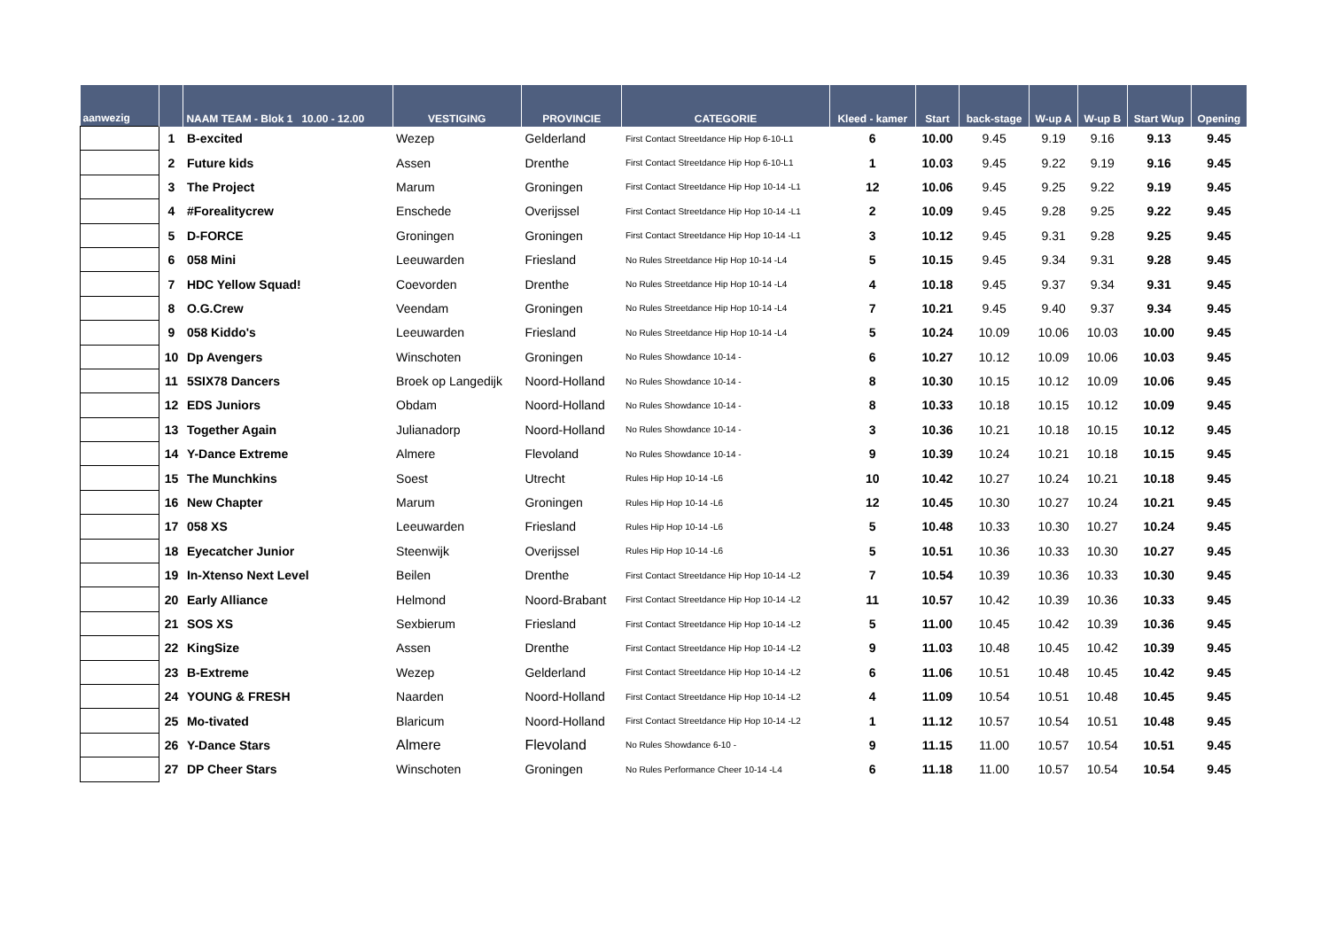| aanwezig | | NAAM TEAM - Blok 1 10.00 - 12.00 | VESTIGING | PROVINCIE | CATEGORIE | Kleed - kamer | Start | back-stage | W-up A | W-up B | Start Wup | Opening |
| --- | --- | --- | --- | --- | --- | --- | --- | --- | --- | --- | --- | --- |
| | 1 | B-excited | Wezep | Gelderland | First Contact Streetdance Hip Hop 6-10-L1 | 6 | 10.00 | 9.45 | 9.19 | 9.16 | 9.13 | 9.45 |
| | 2 | Future kids | Assen | Drenthe | First Contact Streetdance Hip Hop 6-10-L1 | 1 | 10.03 | 9.45 | 9.22 | 9.19 | 9.16 | 9.45 |
| | 3 | The Project | Marum | Groningen | First Contact Streetdance Hip Hop 10-14 -L1 | 12 | 10.06 | 9.45 | 9.25 | 9.22 | 9.19 | 9.45 |
| | 4 | #Forealitycrew | Enschede | Overijssel | First Contact Streetdance Hip Hop 10-14 -L1 | 2 | 10.09 | 9.45 | 9.28 | 9.25 | 9.22 | 9.45 |
| | 5 | D-FORCE | Groningen | Groningen | First Contact Streetdance Hip Hop 10-14 -L1 | 3 | 10.12 | 9.45 | 9.31 | 9.28 | 9.25 | 9.45 |
| | 6 | 058 Mini | Leeuwarden | Friesland | No Rules Streetdance Hip Hop 10-14 -L4 | 5 | 10.15 | 9.45 | 9.34 | 9.31 | 9.28 | 9.45 |
| | 7 | HDC Yellow Squad! | Coevorden | Drenthe | No Rules Streetdance Hip Hop 10-14 -L4 | 4 | 10.18 | 9.45 | 9.37 | 9.34 | 9.31 | 9.45 |
| | 8 | O.G.Crew | Veendam | Groningen | No Rules Streetdance Hip Hop 10-14 -L4 | 7 | 10.21 | 9.45 | 9.40 | 9.37 | 9.34 | 9.45 |
| | 9 | 058 Kiddo's | Leeuwarden | Friesland | No Rules Streetdance Hip Hop 10-14 -L4 | 5 | 10.24 | 10.09 | 10.06 | 10.03 | 10.00 | 9.45 |
| | 10 | Dp Avengers | Winschoten | Groningen | No Rules Showdance 10-14 - | 6 | 10.27 | 10.12 | 10.09 | 10.06 | 10.03 | 9.45 |
| | 11 | 5SIX78 Dancers | Broek op Langedijk | Noord-Holland | No Rules Showdance 10-14 - | 8 | 10.30 | 10.15 | 10.12 | 10.09 | 10.06 | 9.45 |
| | 12 | EDS Juniors | Obdam | Noord-Holland | No Rules Showdance 10-14 - | 8 | 10.33 | 10.18 | 10.15 | 10.12 | 10.09 | 9.45 |
| | 13 | Together Again | Julianadorp | Noord-Holland | No Rules Showdance 10-14 - | 3 | 10.36 | 10.21 | 10.18 | 10.15 | 10.12 | 9.45 |
| | 14 | Y-Dance Extreme | Almere | Flevoland | No Rules Showdance 10-14 - | 9 | 10.39 | 10.24 | 10.21 | 10.18 | 10.15 | 9.45 |
| | 15 | The Munchkins | Soest | Utrecht | Rules Hip Hop 10-14 -L6 | 10 | 10.42 | 10.27 | 10.24 | 10.21 | 10.18 | 9.45 |
| | 16 | New Chapter | Marum | Groningen | Rules Hip Hop 10-14 -L6 | 12 | 10.45 | 10.30 | 10.27 | 10.24 | 10.21 | 9.45 |
| | 17 | 058 XS | Leeuwarden | Friesland | Rules Hip Hop 10-14 -L6 | 5 | 10.48 | 10.33 | 10.30 | 10.27 | 10.24 | 9.45 |
| | 18 | Eyecatcher Junior | Steenwijk | Overijssel | Rules Hip Hop 10-14 -L6 | 5 | 10.51 | 10.36 | 10.33 | 10.30 | 10.27 | 9.45 |
| | 19 | In-Xtenso Next Level | Beilen | Drenthe | First Contact Streetdance Hip Hop 10-14 -L2 | 7 | 10.54 | 10.39 | 10.36 | 10.33 | 10.30 | 9.45 |
| | 20 | Early Alliance | Helmond | Noord-Brabant | First Contact Streetdance Hip Hop 10-14 -L2 | 11 | 10.57 | 10.42 | 10.39 | 10.36 | 10.33 | 9.45 |
| | 21 | SOS XS | Sexbierum | Friesland | First Contact Streetdance Hip Hop 10-14 -L2 | 5 | 11.00 | 10.45 | 10.42 | 10.39 | 10.36 | 9.45 |
| | 22 | KingSize | Assen | Drenthe | First Contact Streetdance Hip Hop 10-14 -L2 | 9 | 11.03 | 10.48 | 10.45 | 10.42 | 10.39 | 9.45 |
| | 23 | B-Extreme | Wezep | Gelderland | First Contact Streetdance Hip Hop 10-14 -L2 | 6 | 11.06 | 10.51 | 10.48 | 10.45 | 10.42 | 9.45 |
| | 24 | YOUNG & FRESH | Naarden | Noord-Holland | First Contact Streetdance Hip Hop 10-14 -L2 | 4 | 11.09 | 10.54 | 10.51 | 10.48 | 10.45 | 9.45 |
| | 25 | Mo-tivated | Blaricum | Noord-Holland | First Contact Streetdance Hip Hop 10-14 -L2 | 1 | 11.12 | 10.57 | 10.54 | 10.51 | 10.48 | 9.45 |
| | 26 | Y-Dance Stars | Almere | Flevoland | No Rules Showdance 6-10 - | 9 | 11.15 | 11.00 | 10.57 | 10.54 | 10.51 | 9.45 |
| | 27 | DP Cheer Stars | Winschoten | Groningen | No Rules Performance Cheer 10-14 -L4 | 6 | 11.18 | 11.00 | 10.57 | 10.54 | 10.54 | 9.45 |